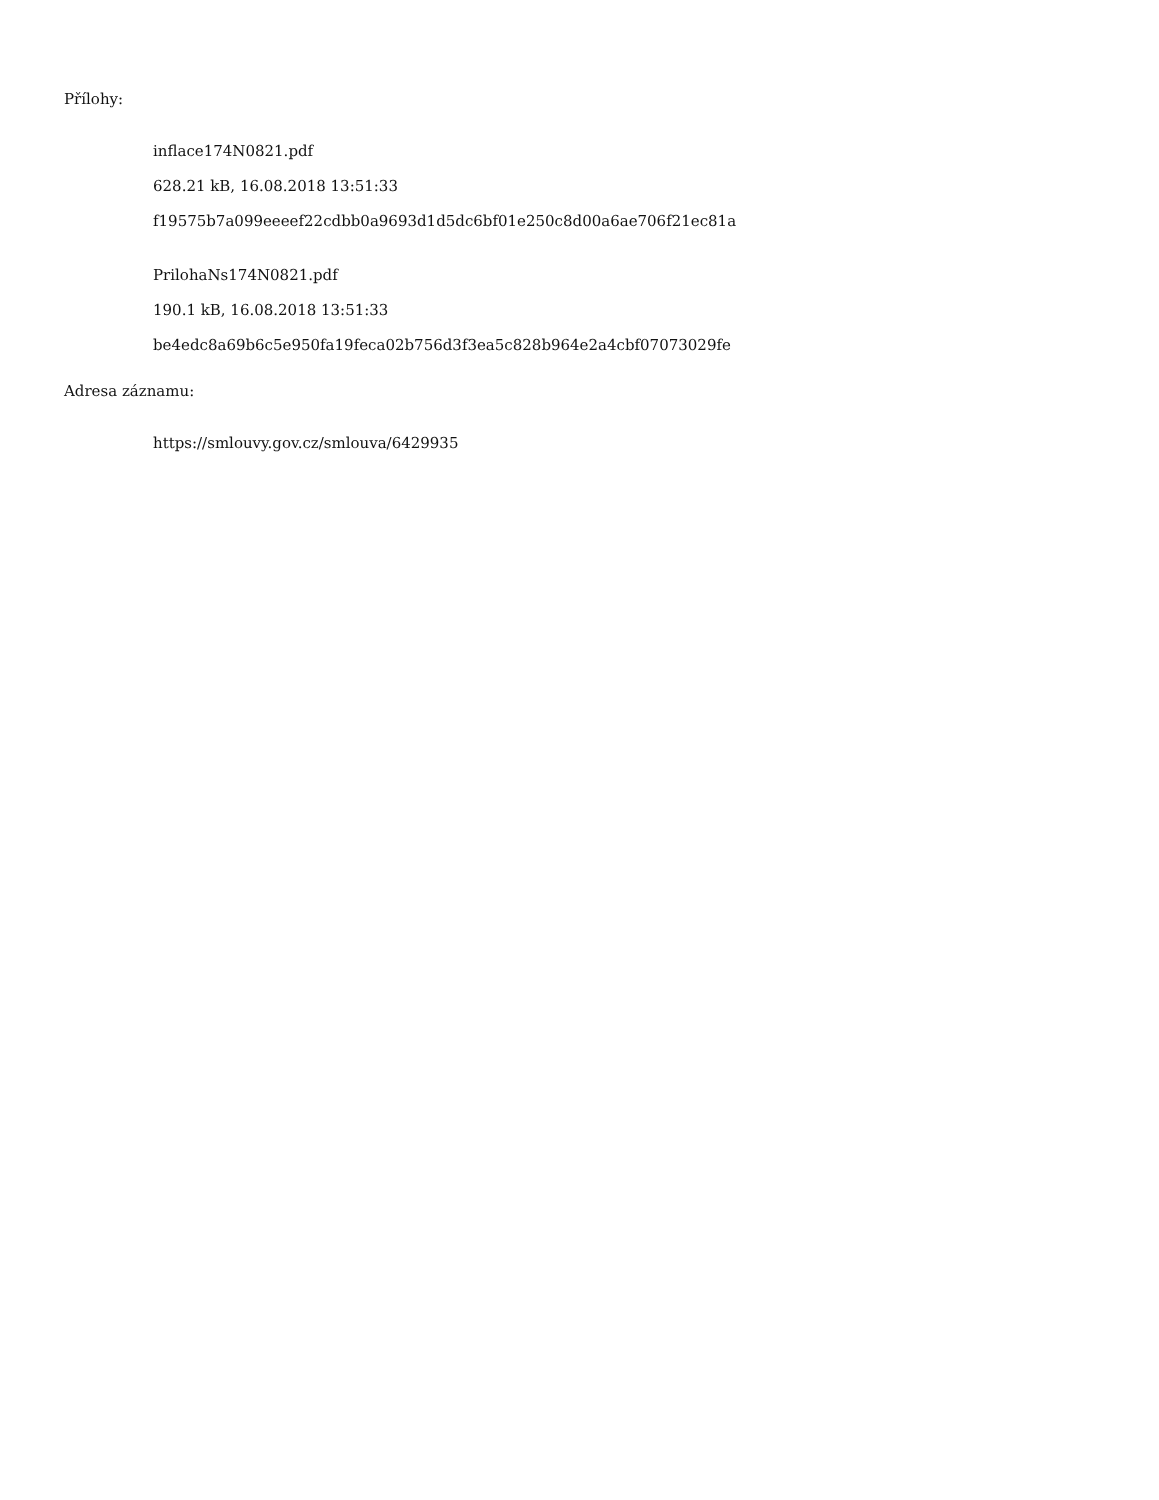Přílohy:
inflace174N0821.pdf
628.21 kB, 16.08.2018 13:51:33
f19575b7a099eeeef22cdbb0a9693d1d5dc6bf01e250c8d00a6ae706f21ec81a
PrilohaNs174N0821.pdf
190.1 kB, 16.08.2018 13:51:33
be4edc8a69b6c5e950fa19feca02b756d3f3ea5c828b964e2a4cbf07073029fe
Adresa záznamu:
https://smlouvy.gov.cz/smlouva/6429935